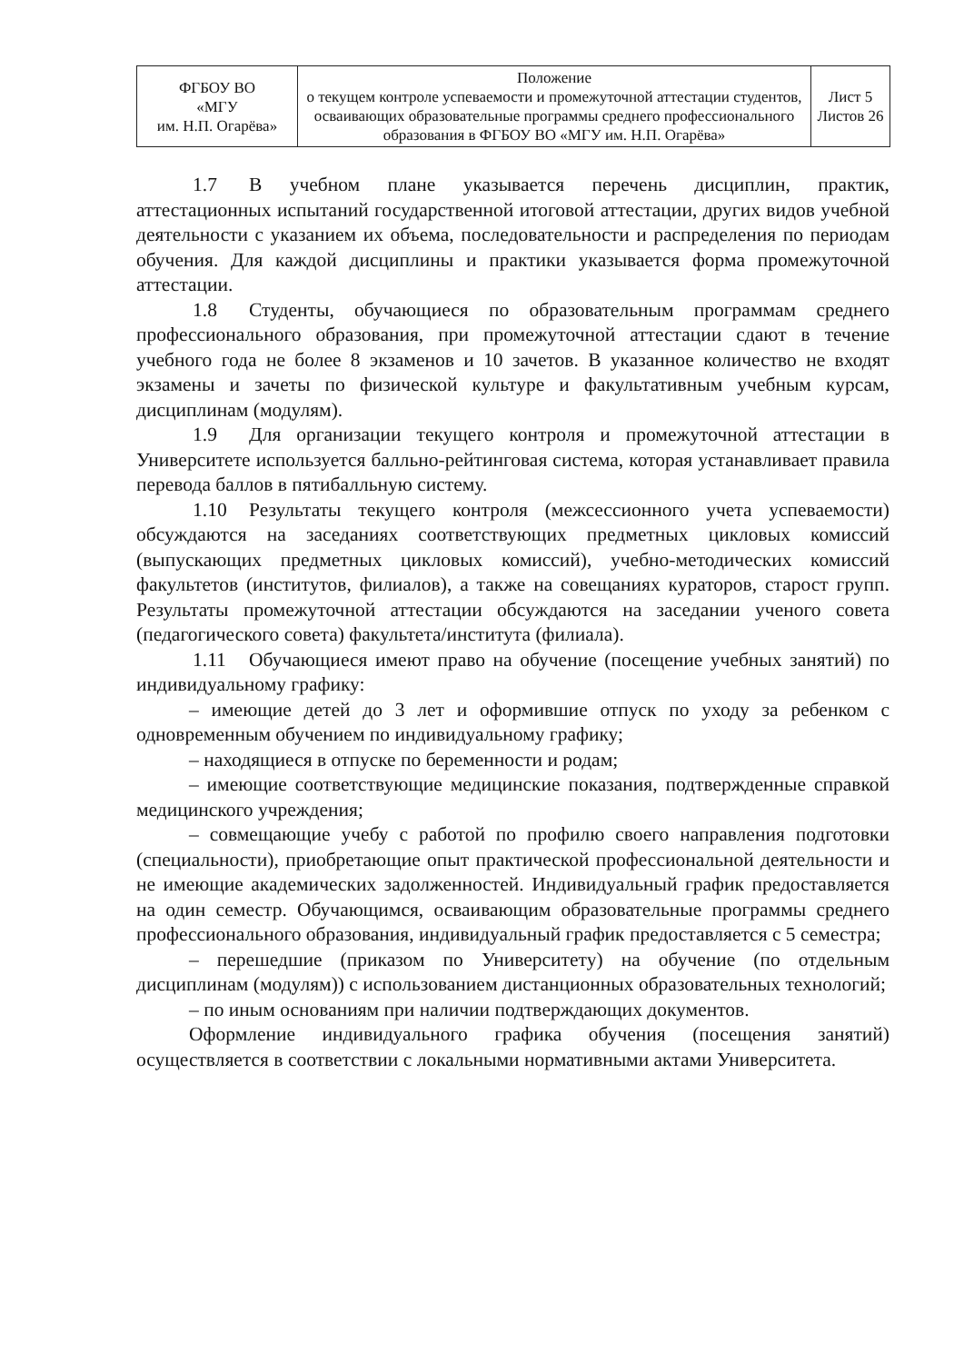| ФГБОУ ВО «МГУ им. Н.П. Огарёва» | Положение о текущем контроле успеваемости и промежуточной аттестации студентов, осваивающих образовательные программы среднего профессионального образования в ФГБОУ ВО «МГУ им. Н.П. Огарёва» | Лист 5 Листов 26 |
1.7 В учебном плане указывается перечень дисциплин, практик, аттестационных испытаний государственной итоговой аттестации, других видов учебной деятельности с указанием их объема, последовательности и распределения по периодам обучения. Для каждой дисциплины и практики указывается форма промежуточной аттестации.
1.8 Студенты, обучающиеся по образовательным программам среднего профессионального образования, при промежуточной аттестации сдают в течение учебного года не более 8 экзаменов и 10 зачетов. В указанное количество не входят экзамены и зачеты по физической культуре и факультативным учебным курсам, дисциплинам (модулям).
1.9 Для организации текущего контроля и промежуточной аттестации в Университете используется балльно-рейтинговая система, которая устанавливает правила перевода баллов в пятибалльную систему.
1.10 Результаты текущего контроля (межсессионного учета успеваемости) обсуждаются на заседаниях соответствующих предметных цикловых комиссий (выпускающих предметных цикловых комиссий), учебно-методических комиссий факультетов (институтов, филиалов), а также на совещаниях кураторов, старост групп. Результаты промежуточной аттестации обсуждаются на заседании ученого совета (педагогического совета) факультета/института (филиала).
1.11 Обучающиеся имеют право на обучение (посещение учебных занятий) по индивидуальному графику:
– имеющие детей до 3 лет и оформившие отпуск по уходу за ребенком с одновременным обучением по индивидуальному графику;
– находящиеся в отпуске по беременности и родам;
– имеющие соответствующие медицинские показания, подтвержденные справкой медицинского учреждения;
– совмещающие учебу с работой по профилю своего направления подготовки (специальности), приобретающие опыт практической профессиональной деятельности и не имеющие академических задолженностей. Индивидуальный график предоставляется на один семестр. Обучающимся, осваивающим образовательные программы среднего профессионального образования, индивидуальный график предоставляется с 5 семестра;
– перешедшие (приказом по Университету) на обучение (по отдельным дисциплинам (модулям)) с использованием дистанционных образовательных технологий;
– по иным основаниям при наличии подтверждающих документов.
Оформление индивидуального графика обучения (посещения занятий) осуществляется в соответствии с локальными нормативными актами Университета.